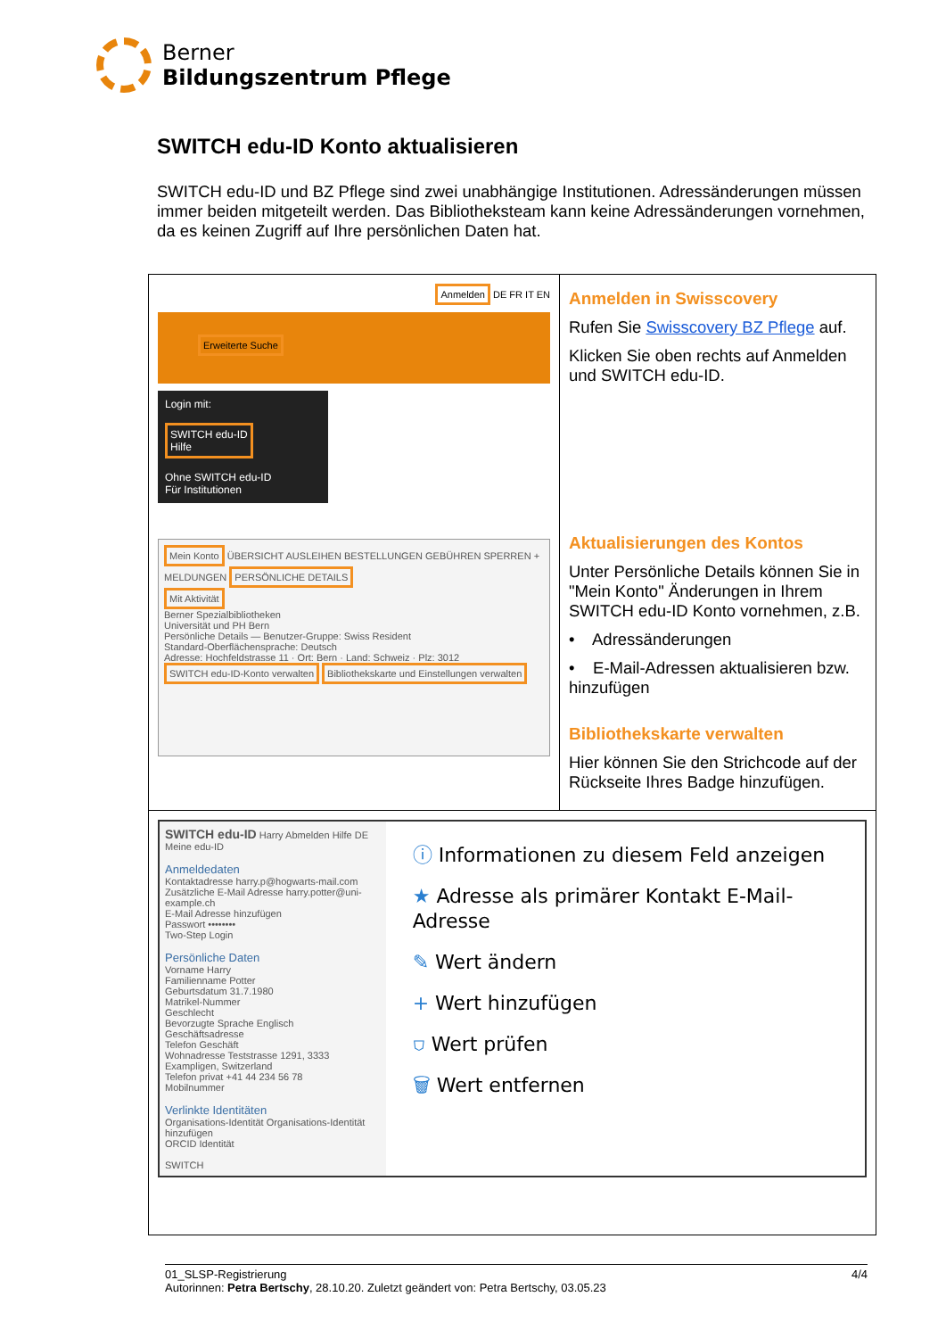Berner
Bildungszentrum Pflege
SWITCH edu-ID Konto aktualisieren
SWITCH edu-ID und BZ Pflege sind zwei unabhängige Institutionen. Adressänderungen müssen immer beiden mitgeteilt werden. Das Bibliotheksteam kann keine Adressänderungen vornehmen, da es keinen Zugriff auf Ihre persönlichen Daten hat.
| Anmelden DE FR IT EN Erweiterte Suche Login mit: SWITCH edu-ID Hilfe Ohne SWITCH edu-ID Für Institutionen Mein Konto ÜBERSICHT AUSLEIHEN BESTELLUNGEN GEBÜHREN SPERREN + MELDUNGEN PERSÖNLICHE DETAILS Mit Aktivität Berner Spezialbibliotheken Universität und PH Bern Persönliche Details — Benutzer-Gruppe: Swiss Resident Standard-Oberflächensprache: Deutsch Adresse: Hochfeldstrasse 11 · Ort: Bern · Land: Schweiz · Plz: 3012 SWITCH edu-ID-Konto verwalten Bibliothekskarte und Einstellungen verwalten | Anmelden in Swisscovery Rufen Sie Swisscovery BZ Pflege auf. Klicken Sie oben rechts auf Anmelden und SWITCH edu-ID. Aktualisierungen des Kontos Unter Persönliche Details können Sie in "Mein Konto" Änderungen in Ihrem SWITCH edu-ID Konto vornehmen, z.B. • Adressänderungen • E-Mail-Adressen aktualisieren bzw. hinzufügen Bibliothekskarte verwalten Hier können Sie den Strichcode auf der Rückseite Ihres Badge hinzufügen. |
| SWITCH edu-ID Harry Abmelden Hilfe DE Meine edu-ID Anmeldedaten Kontaktadresse harry.p@hogwarts-mail.com Zusätzliche E-Mail Adresse harry.potter@uni-example.ch E-Mail Adresse hinzufügen Passwort •••••••• Two-Step Login Persönliche Daten Vorname Harry Familienname Potter Geburtsdatum 31.7.1980 Matrikel-Nummer Geschlecht Bevorzugte Sprache Englisch Geschäftsadresse Telefon Geschäft Wohnadresse Teststrasse 1291, 3333 Exampligen, Switzerland Telefon privat +41 44 234 56 78 Mobilnummer Verlinkte Identitäten Organisations-Identität Organisations-Identität hinzufügen ORCID Identität SWITCH ⓘ Informationen zu diesem Feld anzeigen ★ Adresse als primärer Kontakt E-Mail-Adresse ✎ Wert ändern + Wert hinzufügen ⛉ Wert prüfen 🗑 Wert entfernen | |
01_SLSP-Registrierung 4/4
Autorinnen: Petra Bertschy, 28.10.20. Zuletzt geändert von: Petra Bertschy, 03.05.23